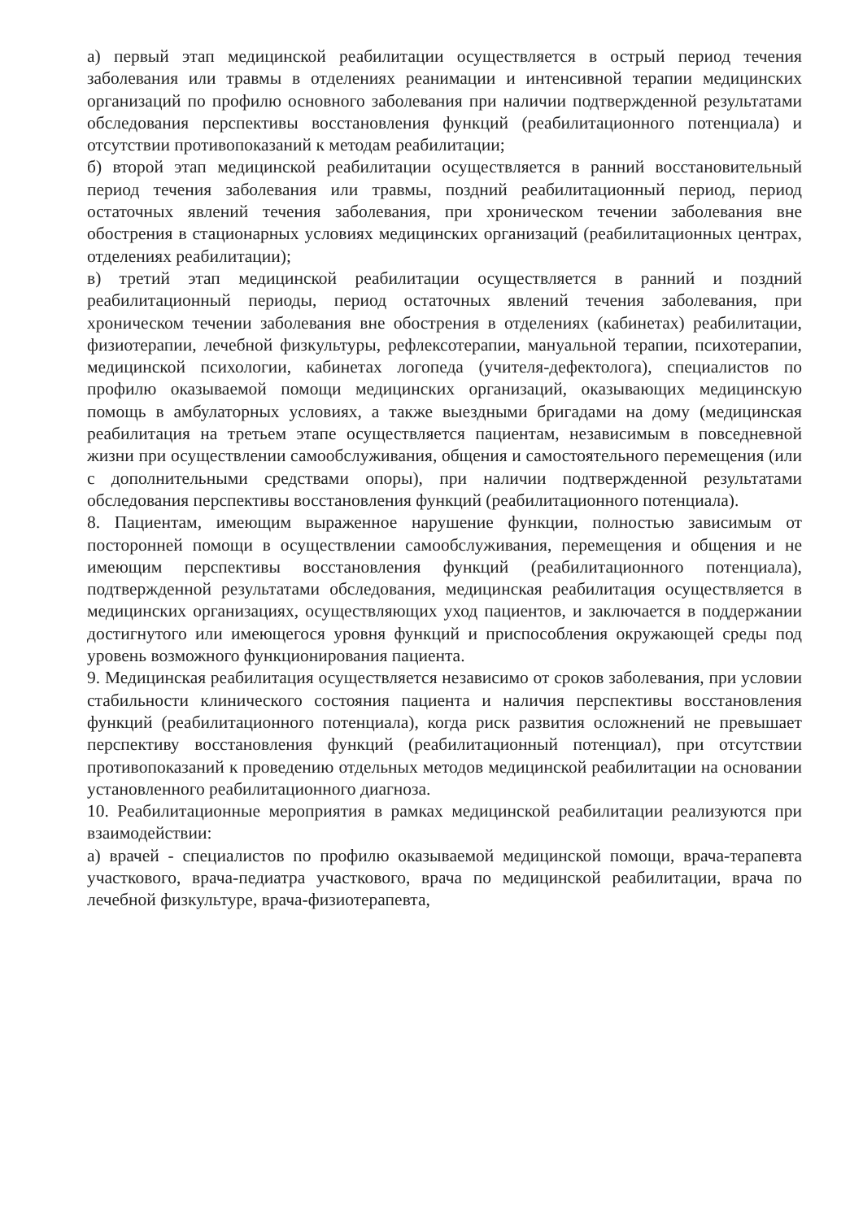а) первый этап медицинской реабилитации осуществляется в острый период течения заболевания или травмы в отделениях реанимации и интенсивной терапии медицинских организаций по профилю основного заболевания при наличии подтвержденной результатами обследования перспективы восстановления функций (реабилитационного потенциала) и отсутствии противопоказаний к методам реабилитации;
б) второй этап медицинской реабилитации осуществляется в ранний восстановительный период течения заболевания или травмы, поздний реабилитационный период, период остаточных явлений течения заболевания, при хроническом течении заболевания вне обострения в стационарных условиях медицинских организаций (реабилитационных центрах, отделениях реабилитации);
в) третий этап медицинской реабилитации осуществляется в ранний и поздний реабилитационный периоды, период остаточных явлений течения заболевания, при хроническом течении заболевания вне обострения в отделениях (кабинетах) реабилитации, физиотерапии, лечебной физкультуры, рефлексотерапии, мануальной терапии, психотерапии, медицинской психологии, кабинетах логопеда (учителя-дефектолога), специалистов по профилю оказываемой помощи медицинских организаций, оказывающих медицинскую помощь в амбулаторных условиях, а также выездными бригадами на дому (медицинская реабилитация на третьем этапе осуществляется пациентам, независимым в повседневной жизни при осуществлении самообслуживания, общения и самостоятельного перемещения (или с дополнительными средствами опоры), при наличии подтвержденной результатами обследования перспективы восстановления функций (реабилитационного потенциала).
8. Пациентам, имеющим выраженное нарушение функции, полностью зависимым от посторонней помощи в осуществлении самообслуживания, перемещения и общения и не имеющим перспективы восстановления функций (реабилитационного потенциала), подтвержденной результатами обследования, медицинская реабилитация осуществляется в медицинских организациях, осуществляющих уход пациентов, и заключается в поддержании достигнутого или имеющегося уровня функций и приспособления окружающей среды под уровень возможного функционирования пациента.
9. Медицинская реабилитация осуществляется независимо от сроков заболевания, при условии стабильности клинического состояния пациента и наличия перспективы восстановления функций (реабилитационного потенциала), когда риск развития осложнений не превышает перспективу восстановления функций (реабилитационный потенциал), при отсутствии противопоказаний к проведению отдельных методов медицинской реабилитации на основании установленного реабилитационного диагноза.
10. Реабилитационные мероприятия в рамках медицинской реабилитации реализуются при взаимодействии:
а) врачей - специалистов по профилю оказываемой медицинской помощи, врача-терапевта участкового, врача-педиатра участкового, врача по медицинской реабилитации, врача по лечебной физкультуре, врача-физиотерапевта,